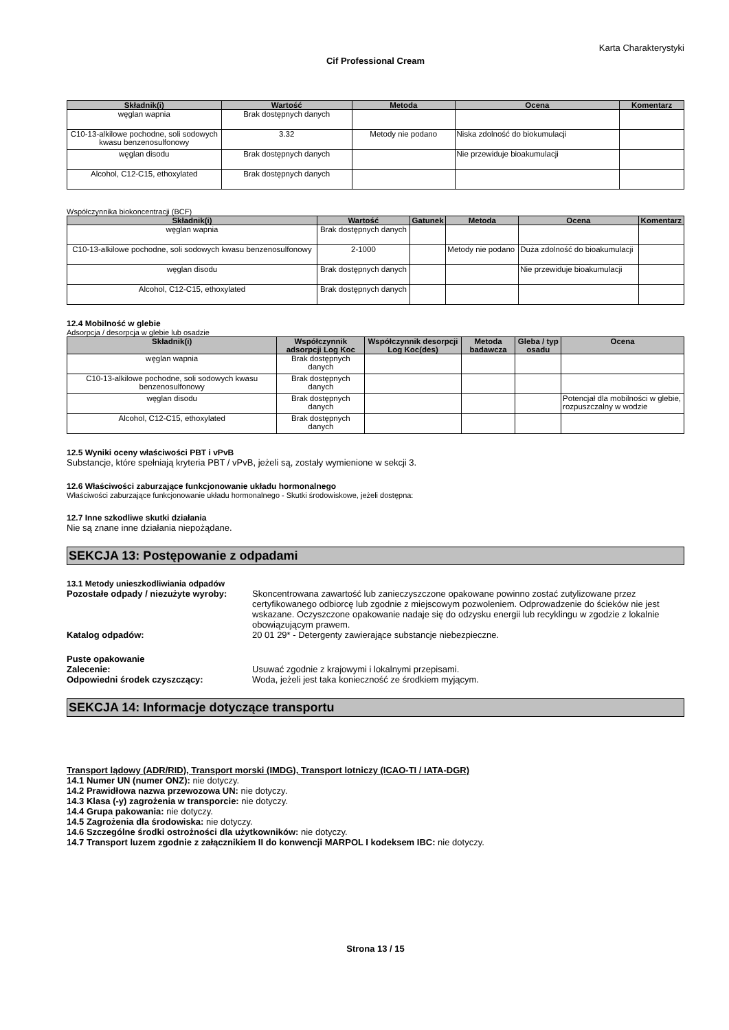Karta Charakterystyki
Cif Professional Cream
| Składnik(i) | Wartość | Metoda | Ocena | Komentarz |
| --- | --- | --- | --- | --- |
| węglan wapnia | Brak dostępnych danych | | | |
| C10-13-alkilowe pochodne, soli sodowych kwasu benzenosulfonowy | 3.32 | Metody nie podano | Niska zdolność do biokumulacji | |
| węglan disodu | Brak dostępnych danych | | Nie przewiduje bioakumulacji | |
| Alcohol, C12-C15, ethoxylated | Brak dostępnych danych | | | |
Współczynnika biokoncentracji (BCF)
| Składnik(i) | Wartość | Gatunek | Metoda | Ocena | Komentarz |
| --- | --- | --- | --- | --- | --- |
| węglan wapnia | Brak dostępnych danych | | | | |
| C10-13-alkilowe pochodne, soli sodowych kwasu benzenosulfonowy | 2-1000 | | Metody nie podano | Duża zdolność do bioakumulacji | |
| węglan disodu | Brak dostępnych danych | | | Nie przewiduje bioakumulacji | |
| Alcohol, C12-C15, ethoxylated | Brak dostępnych danych | | | | |
12.4 Mobilność w glebie
Adsorpcja / desorpcja w glebie lub osadzie
| Składnik(i) | Współczynnik adsorpcji Log Koc | Współczynnik desorpcji Log Koc(des) | Metoda badawcza | Gleba / typ osadu | Ocena |
| --- | --- | --- | --- | --- | --- |
| węglan wapnia | Brak dostępnych danych | | | | |
| C10-13-alkilowe pochodne, soli sodowych kwasu benzenosulfonowy | Brak dostępnych danych | | | | |
| węglan disodu | Brak dostępnych danych | | | | Potencjał dla mobilności w glebie, rozpuszczalny w wodzie |
| Alcohol, C12-C15, ethoxylated | Brak dostępnych danych | | | | |
12.5 Wyniki oceny właściwości PBT i vPvB
Substancje, które spełniają kryteria PBT / vPvB, jeżeli są, zostały wymienione w sekcji 3.
12.6 Właściwości zaburzające funkcjonowanie układu hormonalnego
Właściwości zaburzające funkcjonowanie układu hormonalnego - Skutki środowiskowe, jeżeli dostępna:
12.7 Inne szkodliwe skutki działania
Nie są znane inne działania niepożądane.
SEKCJA 13: Postępowanie z odpadami
13.1 Metody unieszkodliwiania odpadów
Pozostałe odpady / niezużyte wyroby: Skoncentrowana zawartość lub zanieczyszczone opakowane powinno zostać zutylizowane przez certyfikowanego odbiorcę lub zgodnie z miejscowym pozwoleniem. Odprowadzenie do ścieków nie jest wskazane. Oczyszczone opakowanie nadaje się do odzysku energii lub recyklingu w zgodzie z lokalnie obowiązującym prawem.
Katalog odpadów: 20 01 29* - Detergenty zawierające substancje niebezpieczne.
Puste opakowanie
Zalecenie: Usuwać zgodnie z krajowymi i lokalnymi przepisami.
Odpowiedni środek czyszczący: Woda, jeżeli jest taka konieczność ze środkiem myjącym.
SEKCJA 14: Informacje dotyczące transportu
Transport lądowy (ADR/RID), Transport morski (IMDG), Transport lotniczy (ICAO-TI / IATA-DGR)
14.1 Numer UN (numer ONZ): nie dotyczy.
14.2 Prawidłowa nazwa przewozowa UN: nie dotyczy.
14.3 Klasa (-y) zagrożenia w transporcie: nie dotyczy.
14.4 Grupa pakowania: nie dotyczy.
14.5 Zagrożenia dla środowiska: nie dotyczy.
14.6 Szczególne środki ostrożności dla użytkowników: nie dotyczy.
14.7 Transport luzem zgodnie z załącznikiem II do konwencji MARPOL I kodeksem IBC: nie dotyczy.
Strona 13 / 15